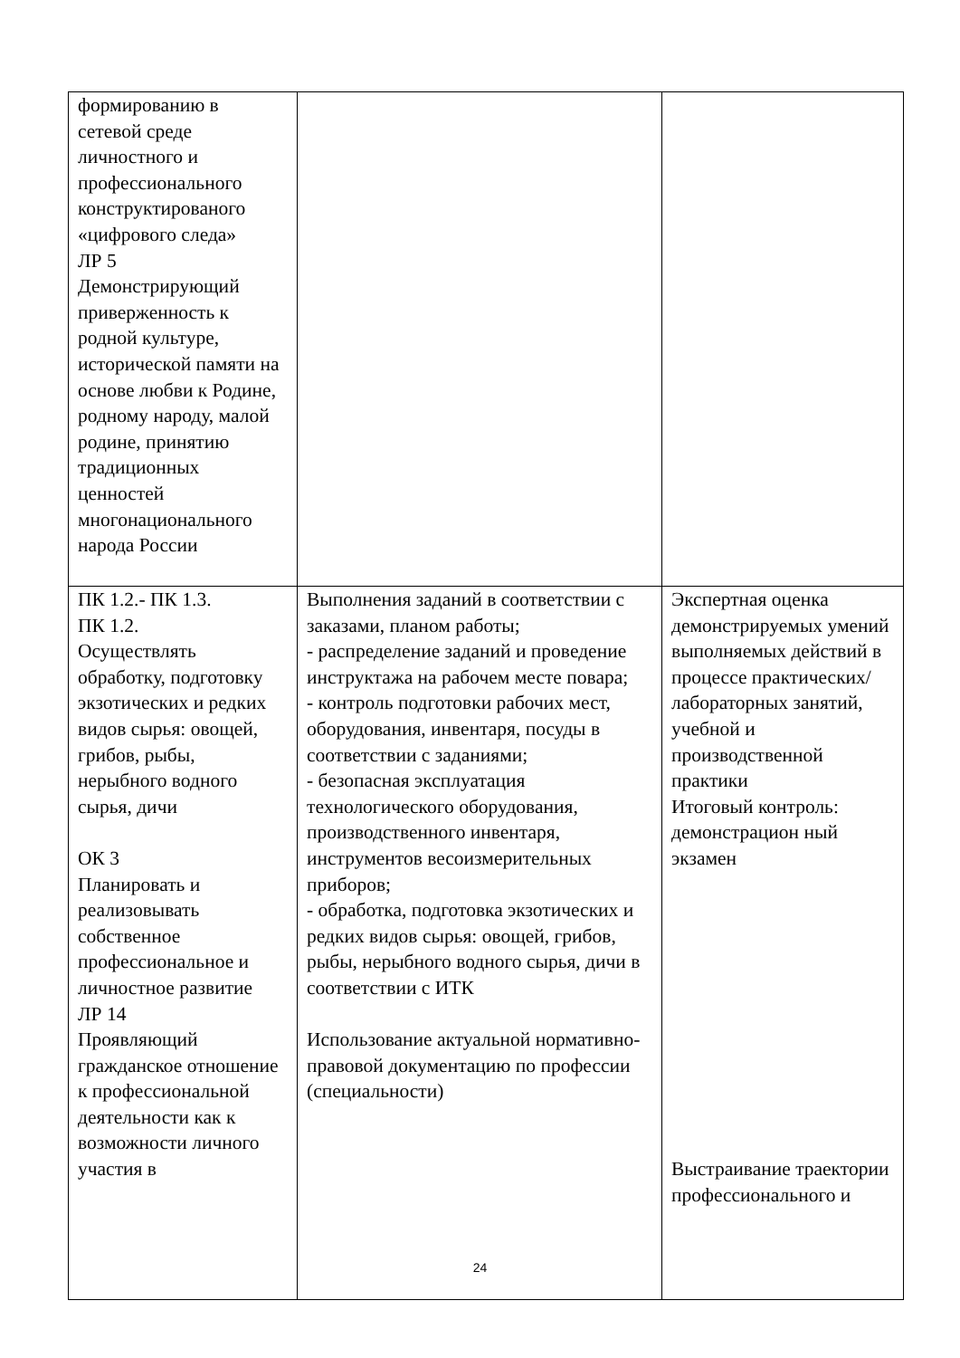| формированию в сетевой среде личностного и профессионального конструктированого «цифрового следа» ЛР 5 Демонстрирующий приверженность к родной культуре, исторической памяти на основе любви к Родине, родному народу, малой родине, принятию традиционных ценностей многонационального народа России | | |
| ПК 1.2.- ПК 1.3. ПК 1.2. Осуществлять обработку, подготовку экзотических и редких видов сырья: овощей, грибов, рыбы, нерыбного водного сырья, дичи ОК 3 Планировать и реализовывать собственное профессиональное и личностное развитие ЛР 14 Проявляющий гражданское отношение к профессиональной деятельности как к возможности личного участия в | Выполнения заданий в соответствии с заказами, планом работы; - распределение заданий и проведение инструктажа на рабочем месте повара; - контроль подготовки рабочих мест, оборудования, инвентаря, посуды в соответствии с заданиями; - безопасная эксплуатация технологического оборудования, производственного инвентаря, инструментов весоизмерительных приборов; - обработка, подготовка экзотических и редких видов сырья: овощей, грибов, рыбы, нерыбного водного сырья, дичи в соответствии с ИТК Использование актуальной нормативно- правовой документацию по профессии (специальности) | Экспертная оценка демонстрируемых умений выполняемых действий в процессе практических/ лабораторных занятий, учебной и производственной практики Итоговый контроль: демонстрацион ный экзамен Выстраивание траектории профессионального и |
24